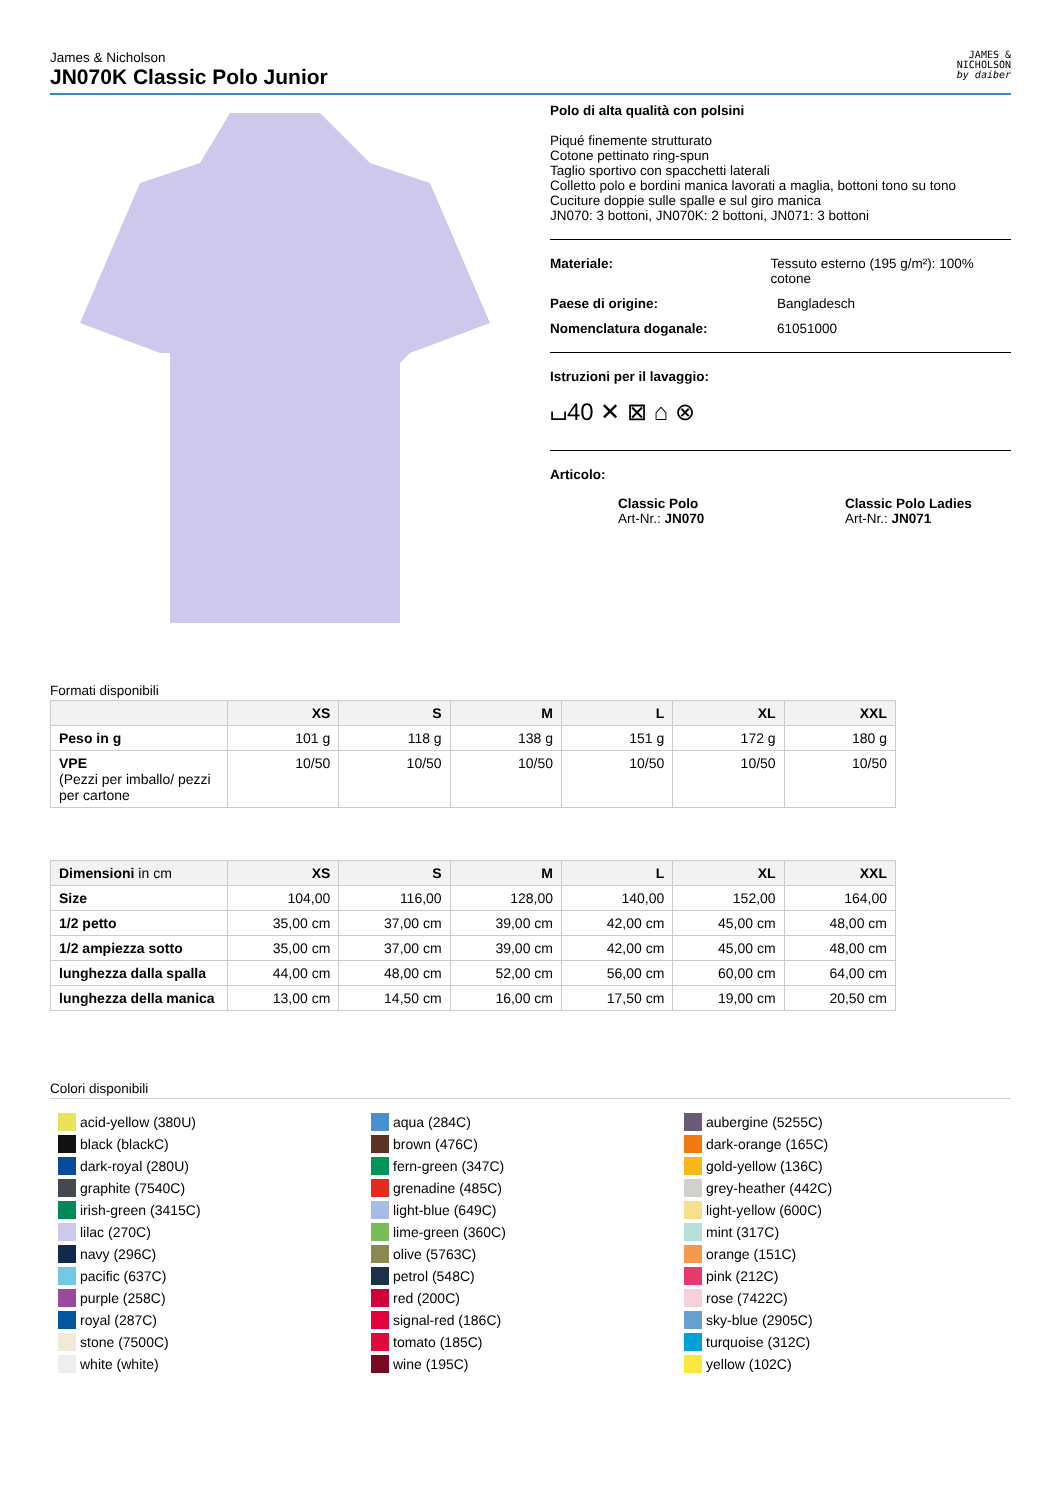James & Nicholson
JN070K Classic Polo Junior
JAMES &
NICHOLSON
by daiber
Polo di alta qualità con polsini
Piqué finemente strutturato
Cotone pettinato ring-spun
Taglio sportivo con spacchetti laterali
Colletto polo e bordini manica lavorati a maglia, bottoni tono su tono
Cuciture doppie sulle spalle e sul giro manica
JN070: 3 bottoni, JN070K: 2 bottoni, JN071: 3 bottoni
Materiale: Tessuto esterno (195 g/m²): 100% cotone
Paese di origine: Bangladesch
Nomenclatura doganale: 61051000
Istruzioni per il lavaggio:
⌴40 ✕ ⊠ ⌂ ⊗
Articolo:
Classic Polo
Art-Nr.: JN070
Classic Polo Ladies
Art-Nr.: JN071
Formati disponibili
| | XS | S | M | L | XL | XXL |
| --- | --- | --- | --- | --- | --- | --- |
| Peso in g | 101 g | 118 g | 138 g | 151 g | 172 g | 180 g |
| VPE (Pezzi per imballo/ pezzi per cartone | 10/50 | 10/50 | 10/50 | 10/50 | 10/50 | 10/50 |
| Dimensioni in cm | XS | S | M | L | XL | XXL |
| --- | --- | --- | --- | --- | --- | --- |
| Size | 104,00 | 116,00 | 128,00 | 140,00 | 152,00 | 164,00 |
| 1/2 petto | 35,00 cm | 37,00 cm | 39,00 cm | 42,00 cm | 45,00 cm | 48,00 cm |
| 1/2 ampiezza sotto | 35,00 cm | 37,00 cm | 39,00 cm | 42,00 cm | 45,00 cm | 48,00 cm |
| lunghezza dalla spalla | 44,00 cm | 48,00 cm | 52,00 cm | 56,00 cm | 60,00 cm | 64,00 cm |
| lunghezza della manica | 13,00 cm | 14,50 cm | 16,00 cm | 17,50 cm | 19,00 cm | 20,50 cm |
Colori disponibili
acid-yellow (380U)
black (blackC)
dark-royal (280U)
graphite (7540C)
irish-green (3415C)
lilac (270C)
navy (296C)
pacific (637C)
purple (258C)
royal (287C)
stone (7500C)
white (white)
aqua (284C)
brown (476C)
fern-green (347C)
grenadine (485C)
light-blue (649C)
lime-green (360C)
olive (5763C)
petrol (548C)
red (200C)
signal-red (186C)
tomato (185C)
wine (195C)
aubergine (5255C)
dark-orange (165C)
gold-yellow (136C)
grey-heather (442C)
light-yellow (600C)
mint (317C)
orange (151C)
pink (212C)
rose (7422C)
sky-blue (2905C)
turquoise (312C)
yellow (102C)